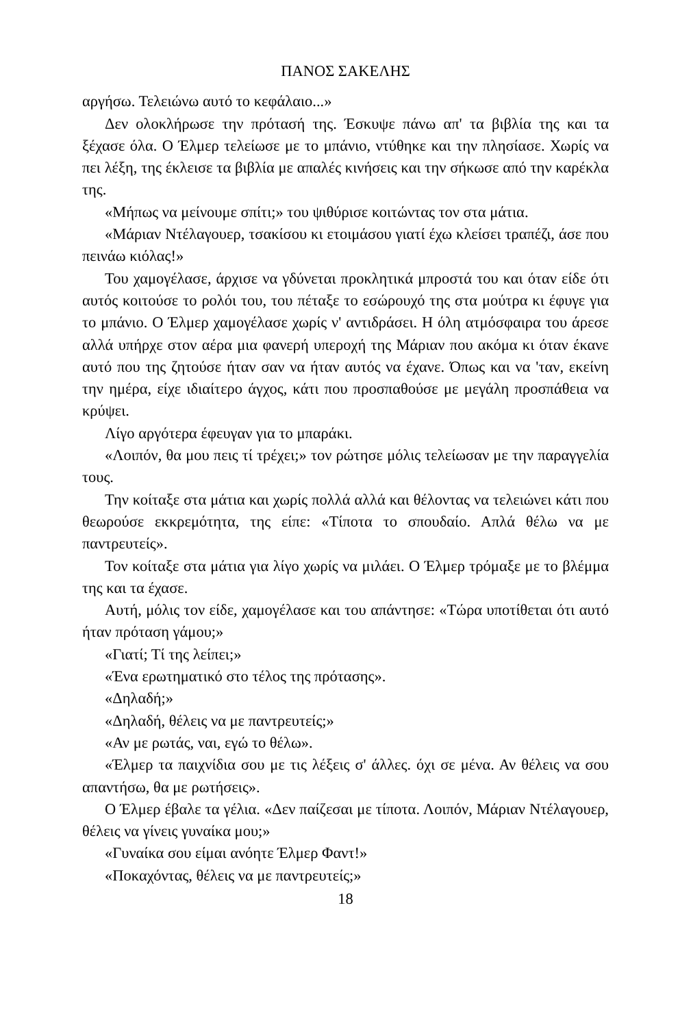ΠΑΝΟΣ ΣΑΚΕΛΗΣ
αργήσω. Τελειώνω αυτό το κεφάλαιο...»
Δεν ολοκλήρωσε την πρότασή της. Έσκυψε πάνω απ' τα βιβλία της και τα ξέχασε όλα. Ο Έλμερ τελείωσε με το μπάνιο, ντύθηκε και την πλησίασε. Χωρίς να πει λέξη, της έκλεισε τα βιβλία με απαλές κινήσεις και την σήκωσε από την καρέκλα της.
«Μήπως να μείνουμε σπίτι;» του ψιθύρισε κοιτώντας τον στα μάτια.
«Μάριαν Ντέλαγουερ, τσακίσου κι ετοιμάσου γιατί έχω κλείσει τραπέζι, άσε που πεινάω κιόλας!»
Του χαμογέλασε, άρχισε να γδύνεται προκλητικά μπροστά του και όταν είδε ότι αυτός κοιτούσε το ρολόι του, του πέταξε το εσώρουχό της στα μούτρα κι έφυγε για το μπάνιο. Ο Έλμερ χαμογέλασε χωρίς ν' αντιδράσει. Η όλη ατμόσφαιρα του άρεσε αλλά υπήρχε στον αέρα μια φανερή υπεροχή της Μάριαν που ακόμα κι όταν έκανε αυτό που της ζητούσε ήταν σαν να ήταν αυτός να έχανε. Όπως και να 'ταν, εκείνη την ημέρα, είχε ιδιαίτερο άγχος, κάτι που προσπαθούσε με μεγάλη προσπάθεια να κρύψει.
Λίγο αργότερα έφευγαν για το μπαράκι.
«Λοιπόν, θα μου πεις τί τρέχει;» τον ρώτησε μόλις τελείωσαν με την παραγγελία τους.
Την κοίταξε στα μάτια και χωρίς πολλά αλλά και θέλοντας να τελειώνει κάτι που θεωρούσε εκκρεμότητα, της είπε: «Τίποτα το σπουδαίο. Απλά θέλω να με παντρευτείς».
Τον κοίταξε στα μάτια για λίγο χωρίς να μιλάει. Ο Έλμερ τρόμαξε με το βλέμμα της και τα έχασε.
Αυτή, μόλις τον είδε, χαμογέλασε και του απάντησε: «Τώρα υποτίθεται ότι αυτό ήταν πρόταση γάμου;»
«Γιατί; Τί της λείπει;»
«Ένα ερωτηματικό στο τέλος της πρότασης».
«Δηλαδή;»
«Δηλαδή, θέλεις να με παντρευτείς;»
«Αν με ρωτάς, ναι, εγώ το θέλω».
«Έλμερ τα παιχνίδια σου με τις λέξεις σ' άλλες. όχι σε μένα. Αν θέλεις να σου απαντήσω, θα με ρωτήσεις».
Ο Έλμερ έβαλε τα γέλια. «Δεν παίζεσαι με τίποτα. Λοιπόν, Μάριαν Ντέλαγουερ, θέλεις να γίνεις γυναίκα μου;»
«Γυναίκα σου είμαι ανόητε Έλμερ Φαντ!»
«Ποκαχόντας, θέλεις να με παντρευτείς;»
18